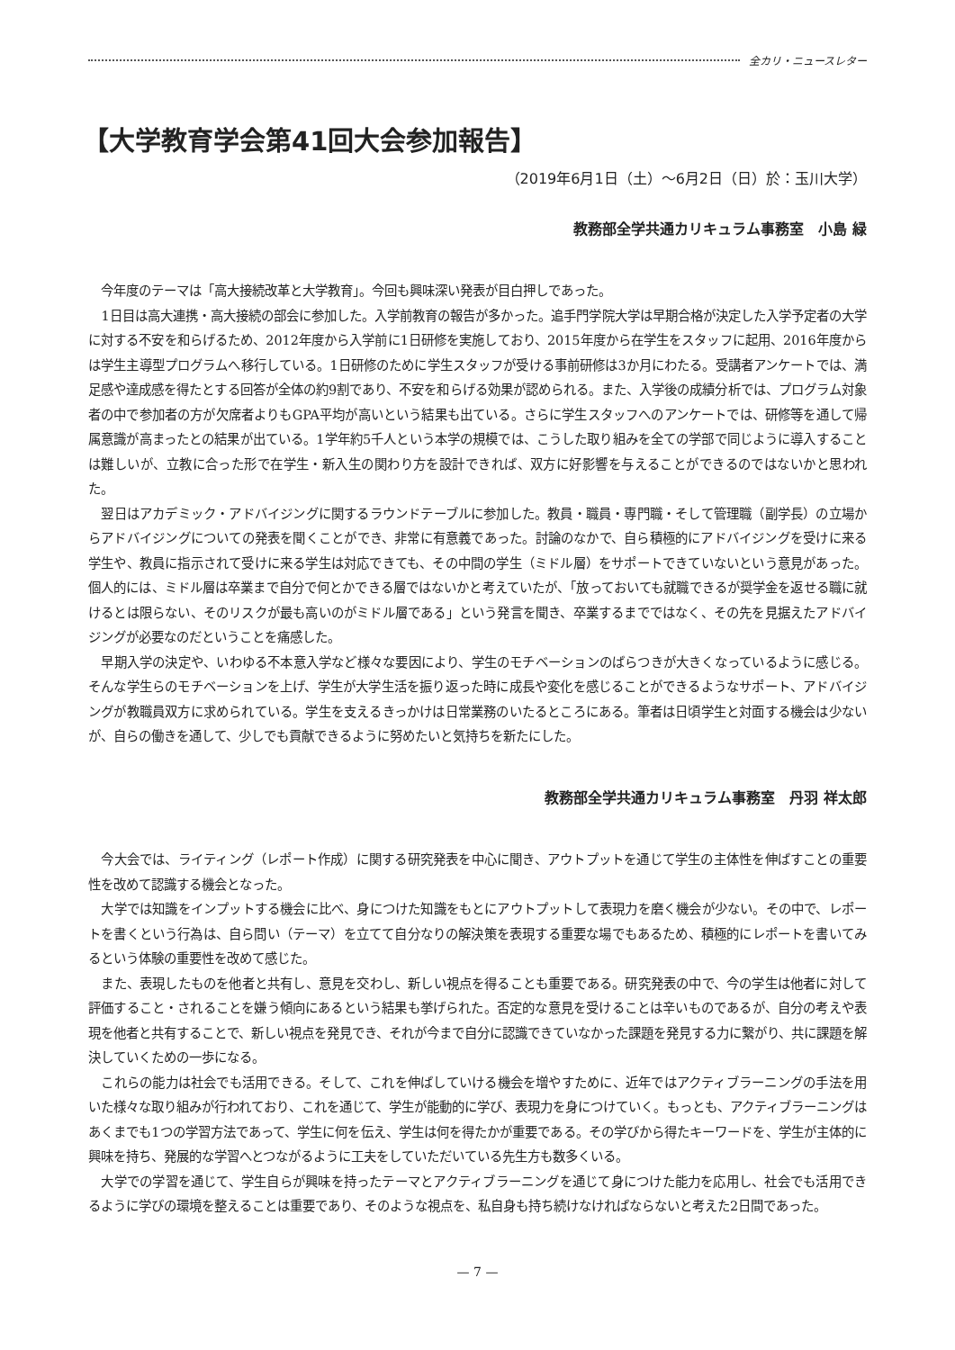全カリ・ニュースレター
【大学教育学会第41回大会参加報告】
（2019年6月1日（土）～6月2日（日）於：玉川大学）
教務部全学共通カリキュラム事務室　小島 緑
今年度のテーマは「高大接続改革と大学教育」。今回も興味深い発表が目白押しであった。
1日目は高大連携・高大接続の部会に参加した。入学前教育の報告が多かった。追手門学院大学は早期合格が決定した入学予定者の大学に対する不安を和らげるため、2012年度から入学前に1日研修を実施しており、2015年度から在学生をスタッフに起用、2016年度からは学生主導型プログラムへ移行している。1日研修のために学生スタッフが受ける事前研修は3か月にわたる。受講者アンケートでは、満足感や達成感を得たとする回答が全体の約9割であり、不安を和らげる効果が認められる。また、入学後の成績分析では、プログラム対象者の中で参加者の方が欠席者よりもGPA平均が高いという結果も出ている。さらに学生スタッフへのアンケートでは、研修等を通して帰属意識が高まったとの結果が出ている。1学年約5千人という本学の規模では、こうした取り組みを全ての学部で同じように導入することは難しいが、立教に合った形で在学生・新入生の関わり方を設計できれば、双方に好影響を与えることができるのではないかと思われた。
翌日はアカデミック・アドバイジングに関するラウンドテーブルに参加した。教員・職員・専門職・そして管理職（副学長）の立場からアドバイジングについての発表を聞くことができ、非常に有意義であった。討論のなかで、自ら積極的にアドバイジングを受けに来る学生や、教員に指示されて受けに来る学生は対応できても、その中間の学生（ミドル層）をサポートできていないという意見があった。個人的には、ミドル層は卒業まで自分で何とかできる層ではないかと考えていたが、「放っておいても就職できるが奨学金を返せる職に就けるとは限らない、そのリスクが最も高いのがミドル層である」という発言を聞き、卒業するまでではなく、その先を見据えたアドバイジングが必要なのだということを痛感した。
早期入学の決定や、いわゆる不本意入学など様々な要因により、学生のモチベーションのばらつきが大きくなっているように感じる。そんな学生らのモチベーションを上げ、学生が大学生活を振り返った時に成長や変化を感じることができるようなサポート、アドバイジングが教職員双方に求められている。学生を支えるきっかけは日常業務のいたるところにある。筆者は日頃学生と対面する機会は少ないが、自らの働きを通して、少しでも貢献できるように努めたいと気持ちを新たにした。
教務部全学共通カリキュラム事務室　丹羽 祥太郎
今大会では、ライティング（レポート作成）に関する研究発表を中心に聞き、アウトプットを通じて学生の主体性を伸ばすことの重要性を改めて認識する機会となった。
大学では知識をインプットする機会に比べ、身につけた知識をもとにアウトプットして表現力を磨く機会が少ない。その中で、レポートを書くという行為は、自ら問い（テーマ）を立てて自分なりの解決策を表現する重要な場でもあるため、積極的にレポートを書いてみるという体験の重要性を改めて感じた。
また、表現したものを他者と共有し、意見を交わし、新しい視点を得ることも重要である。研究発表の中で、今の学生は他者に対して評価すること・されることを嫌う傾向にあるという結果も挙げられた。否定的な意見を受けることは辛いものであるが、自分の考えや表現を他者と共有することで、新しい視点を発見でき、それが今まで自分に認識できていなかった課題を発見する力に繋がり、共に課題を解決していくための一歩になる。
これらの能力は社会でも活用できる。そして、これを伸ばしていける機会を増やすために、近年ではアクティブラーニングの手法を用いた様々な取り組みが行われており、これを通じて、学生が能動的に学び、表現力を身につけていく。もっとも、アクティブラーニングはあくまでも1つの学習方法であって、学生に何を伝え、学生は何を得たかが重要である。その学びから得たキーワードを、学生が主体的に興味を持ち、発展的な学習へとつながるように工夫をしていただいている先生方も数多くいる。
大学での学習を通じて、学生自らが興味を持ったテーマとアクティブラーニングを通じて身につけた能力を応用し、社会でも活用できるように学びの環境を整えることは重要であり、そのような視点を、私自身も持ち続けなければならないと考えた2日間であった。
— 7 —